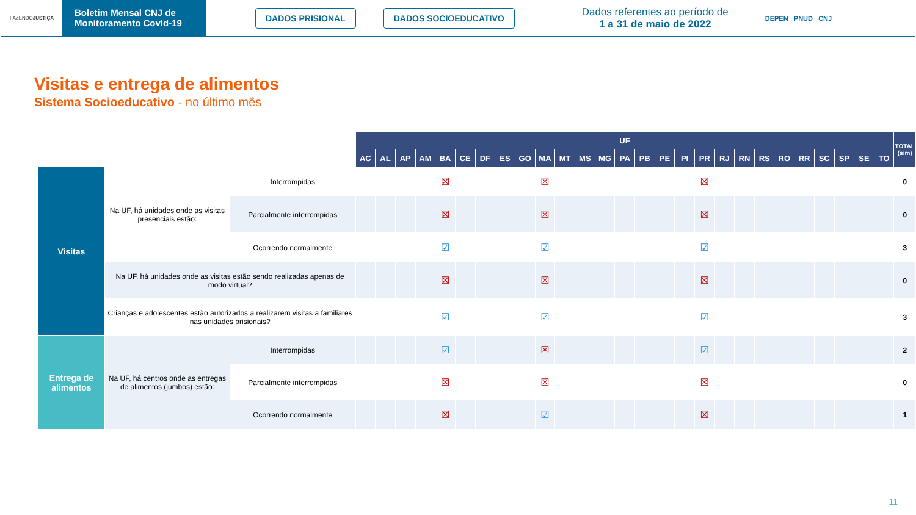FAZENDOJUSTIÇA
Boletim Mensal CNJ de Monitoramento Covid-19
DADOS PRISIONAL DADOS SOCIOEDUCATIVO
Dados referentes ao período de
1 a 31 de maio de 2022
DEPEN PNUD CNJ
Visitas e entrega de alimentos
Sistema Socioeducativo - no último mês
| | | | UF | | | | | | | | | | | | | | | | | | | | | | | | | | | TOTAL (sim) |
| | | | AC | AL | AP | AM | BA | CE | DF | ES | GO | MA | MT | MS | MG | PA | PB | PE | PI | PR | RJ | RN | RS | RO | RR | SC | SP | SE | TO | |
| Visitas | Na UF, há unidades onde as visitas presenciais estão: | Interrompidas | | | | | ☒ | | | | | ☒ | | | | | | | | ☒ | | | | | | | | | | 0 |
| | | Parcialmente interrompidas | | | | | ☒ | | | | | ☒ | | | | | | | | ☒ | | | | | | | | | | 0 |
| | | Ocorrendo normalmente | | | | | ☑ | | | | | ☑ | | | | | | | | ☑ | | | | | | | | | | 3 |
| | Na UF, há unidades onde as visitas estão sendo realizadas apenas de modo virtual? | | | | | | ☒ | | | | | ☒ | | | | | | | | ☒ | | | | | | | | | | 0 |
| | Crianças e adolescentes estão autorizados a realizarem visitas a familiares nas unidades prisionais? | | | | | | ☑ | | | | | ☑ | | | | | | | | ☑ | | | | | | | | | | 3 |
| Entrega de alimentos | Na UF, há centros onde as entregas de alimentos (jumbos) estão: | Interrompidas | | | | | ☑ | | | | | ☒ | | | | | | | | ☑ | | | | | | | | | | 2 |
| | | Parcialmente interrompidas | | | | | ☒ | | | | | ☒ | | | | | | | | ☒ | | | | | | | | | | 0 |
| | | Ocorrendo normalmente | | | | | ☒ | | | | | ☑ | | | | | | | | ☒ | | | | | | | | | | 1 |
11